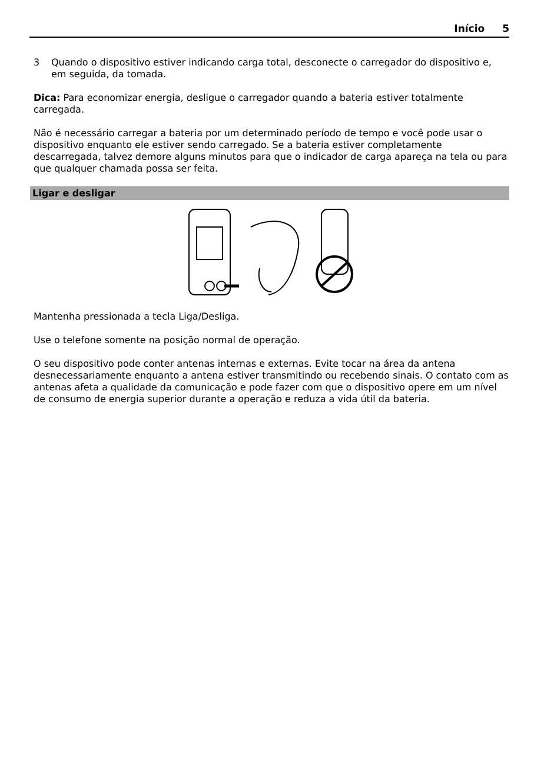Início 5
3 Quando o dispositivo estiver indicando carga total, desconecte o carregador do dispositivo e, em seguida, da tomada.
Dica: Para economizar energia, desligue o carregador quando a bateria estiver totalmente carregada.
Não é necessário carregar a bateria por um determinado período de tempo e você pode usar o dispositivo enquanto ele estiver sendo carregado. Se a bateria estiver completamente descarregada, talvez demore alguns minutos para que o indicador de carga apareça na tela ou para que qualquer chamada possa ser feita.
Ligar e desligar
Mantenha pressionada a tecla Liga/Desliga.
Use o telefone somente na posição normal de operação.
O seu dispositivo pode conter antenas internas e externas. Evite tocar na área da antena desnecessariamente enquanto a antena estiver transmitindo ou recebendo sinais. O contato com as antenas afeta a qualidade da comunicação e pode fazer com que o dispositivo opere em um nível de consumo de energia superior durante a operação e reduza a vida útil da bateria.